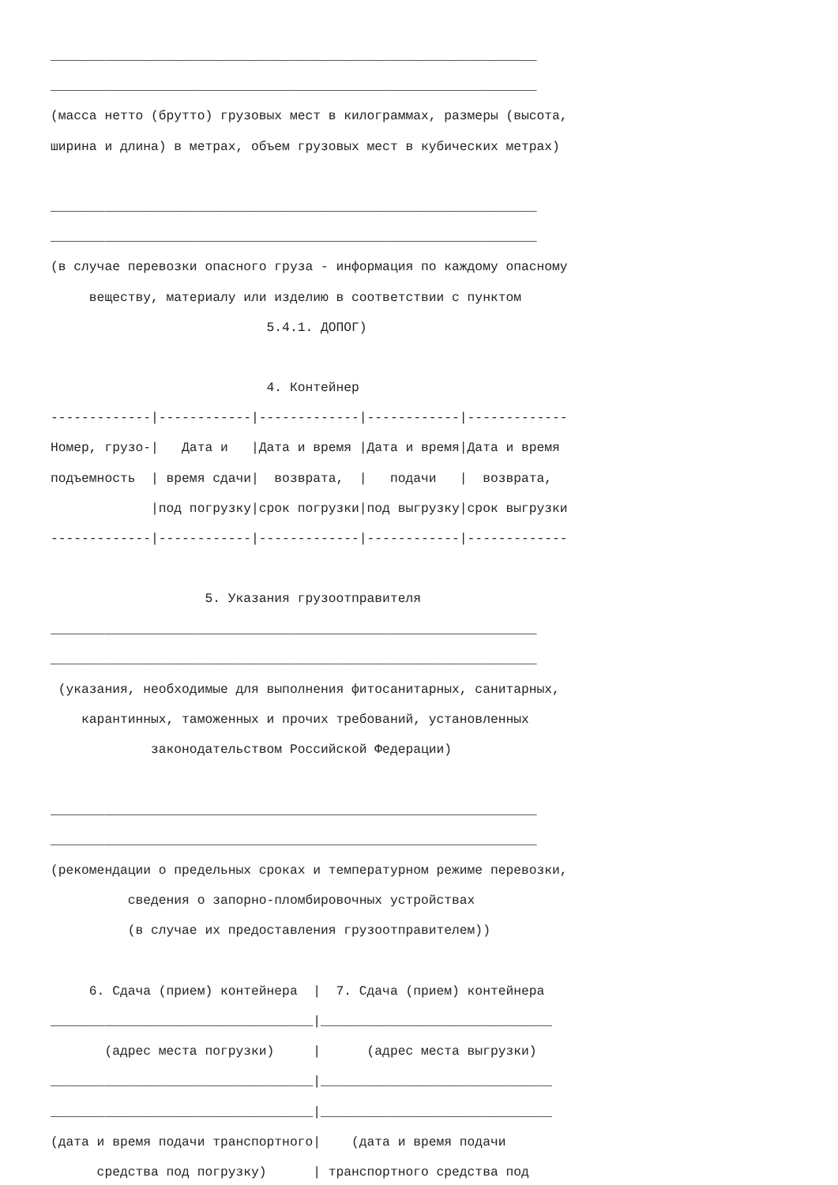_______________________________________________________________
_______________________________________________________________
(масса нетто (брутто) грузовых мест в килограммах, размеры (высота,
ширина и длина) в метрах, объем грузовых мест в кубических метрах)
_______________________________________________________________
_______________________________________________________________
(в случае перевозки опасного груза - информация по каждому опасному
веществу, материалу или изделию в соответствии с пунктом
5.4.1. ДОПОГ)
4. Контейнер
-------------|------------|-------------|------------|-------------
Номер, грузо-| Дата и |Дата и время |Дата и время|Дата и время
подъемность | время сдачи| возврата, | подачи | возврата,
|под погрузку|срок погрузки|под выгрузку|срок выгрузки
-------------|------------|-------------|------------|-------------
5. Указания грузоотправителя
_______________________________________________________________
_______________________________________________________________
(указания, необходимые для выполнения фитосанитарных, санитарных,
карантинных, таможенных и прочих требований, установленных
законодательством Российской Федерации)
_______________________________________________________________
_______________________________________________________________
(рекомендации о предельных сроках и температурном режиме перевозки,
сведения о запорно-пломбировочных устройствах
(в случае их предоставления грузоотправителем))
6. Сдача (прием) контейнера | 7. Сдача (прием) контейнера
__________________________________|______________________________
(адрес места погрузки) | (адрес места выгрузки)
__________________________________|______________________________
__________________________________|______________________________
(дата и время подачи транспортного| (дата и время подачи
средства под погрузку) | транспортного средства под